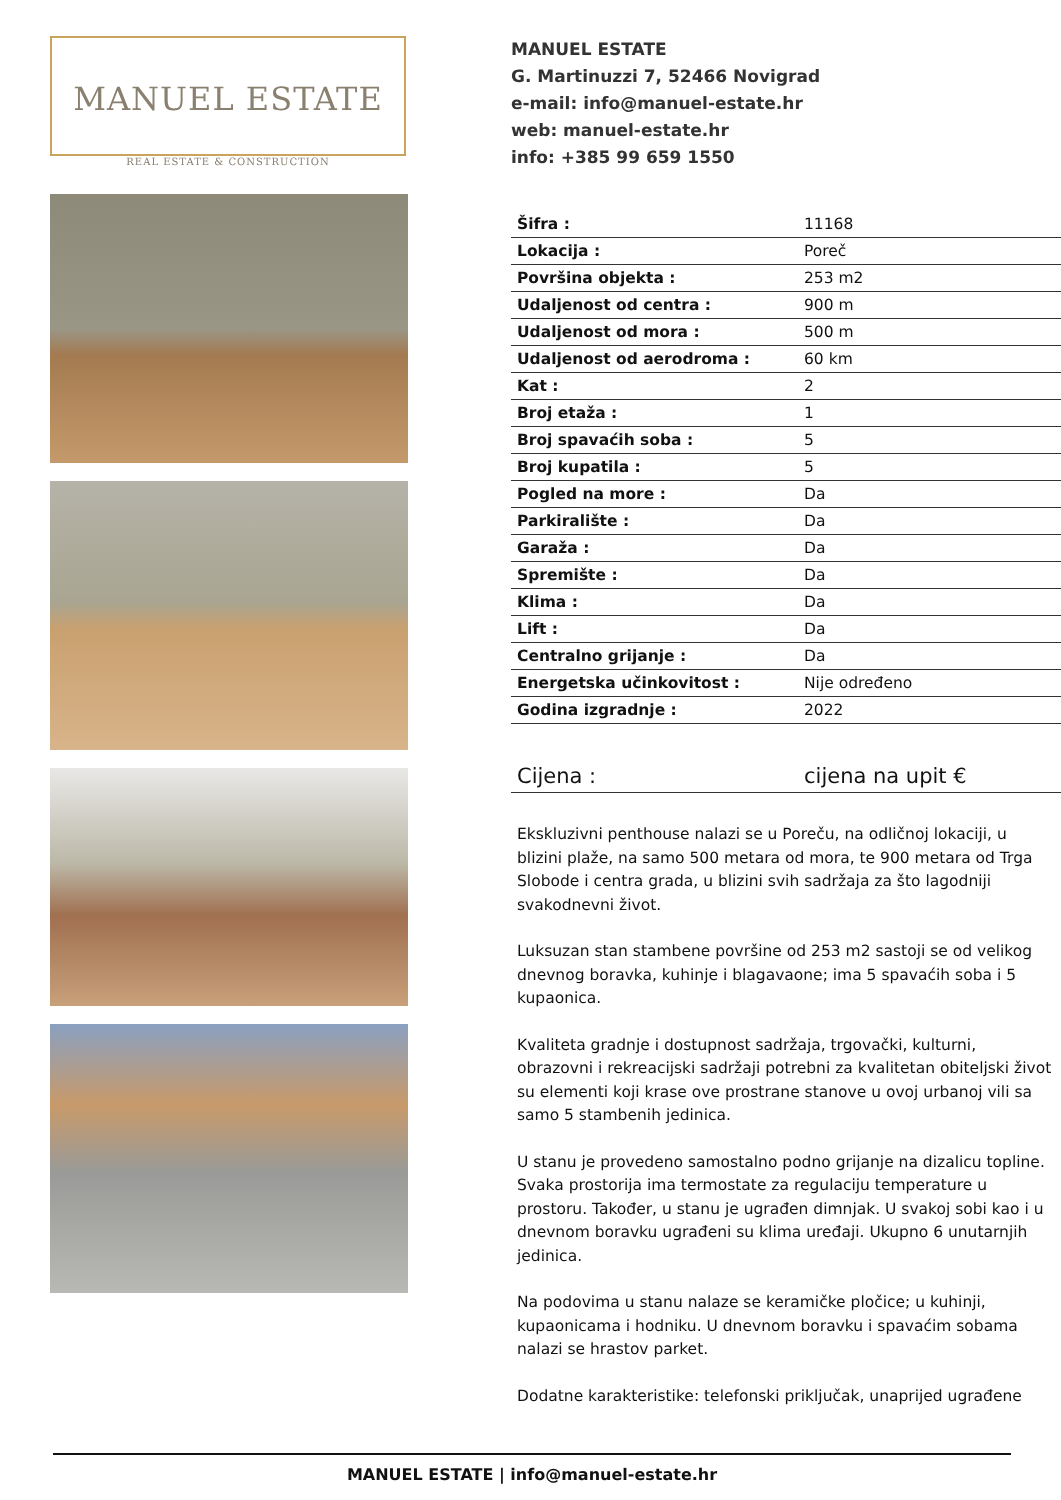MANUEL ESTATE
REAL ESTATE & CONSTRUCTION
MANUEL ESTATE
G. Martinuzzi 7, 52466 Novigrad
e-mail: info@manuel-estate.hr
web: manuel-estate.hr
info: +385 99 659 1550
| Šifra : | 11168 |
| Lokacija : | Poreč |
| Površina objekta : | 253 m2 |
| Udaljenost od centra : | 900 m |
| Udaljenost od mora : | 500 m |
| Udaljenost od aerodroma : | 60 km |
| Kat : | 2 |
| Broj etaža : | 1 |
| Broj spavaćih soba : | 5 |
| Broj kupatila : | 5 |
| Pogled na more : | Da |
| Parkiralište : | Da |
| Garaža : | Da |
| Spremište : | Da |
| Klima : | Da |
| Lift : | Da |
| Centralno grijanje : | Da |
| Energetska učinkovitost : | Nije određeno |
| Godina izgradnje : | 2022 |
Cijena : cijena na upit €
Ekskluzivni penthouse nalazi se u Poreču, na odličnoj lokaciji, u blizini plaže, na samo 500 metara od mora, te 900 metara od Trga Slobode i centra grada, u blizini svih sadržaja za što lagodniji svakodnevni život.
Luksuzan stan stambene površine od 253 m2 sastoji se od velikog dnevnog boravka, kuhinje i blagavaone; ima 5 spavaćih soba i 5 kupaonica.
Kvaliteta gradnje i dostupnost sadržaja, trgovački, kulturni, obrazovni i rekreacijski sadržaji potrebni za kvalitetan obiteljski život su elementi koji krase ove prostrane stanove u ovoj urbanoj vili sa samo 5 stambenih jedinica.
U stanu je provedeno samostalno podno grijanje na dizalicu topline. Svaka prostorija ima termostate za regulaciju temperature u prostoru. Također, u stanu je ugrađen dimnjak. U svakoj sobi kao i u dnevnom boravku ugrađeni su klima uređaji. Ukupno 6 unutarnjih jedinica.
Na podovima u stanu nalaze se keramičke pločice; u kuhinji, kupaonicama i hodniku. U dnevnom boravku i spavaćim sobama nalazi se hrastov parket.
Dodatne karakteristike: telefonski priključak, unaprijed ugrađene
MANUEL ESTATE | info@manuel-estate.hr